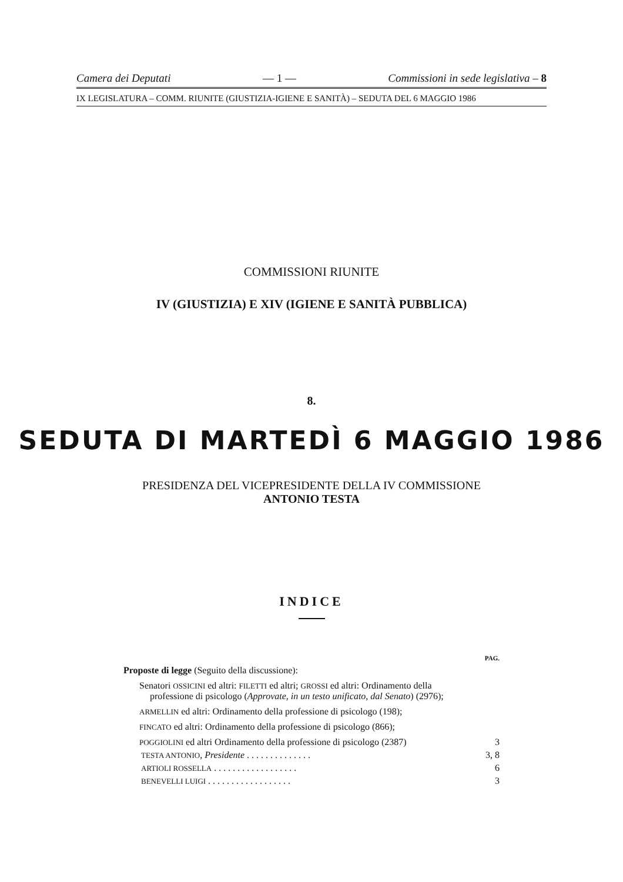Camera dei Deputati — 1 — Commissioni in sede legislativa – 8
IX LEGISLATURA – COMM. RIUNITE (GIUSTIZIA-IGIENE E SANITÀ) – SEDUTA DEL 6 MAGGIO 1986
COMMISSIONI RIUNITE
IV (GIUSTIZIA) E XIV (IGIENE E SANITÀ PUBBLICA)
8.
SEDUTA DI MARTEDÌ 6 MAGGIO 1986
PRESIDENZA DEL VICEPRESIDENTE DELLA IV COMMISSIONE
ANTONIO TESTA
INDICE
PAG.
Proposte di legge (Seguito della discussione):
Senatori OSSICINI ed altri: FILETTI ed altri; GROSSI ed altri: Ordinamento della professione di psicologo (Approvate, in un testo unificato, dal Senato) (2976);
ARMELLIN ed altri: Ordinamento della professione di psicologo (198);
FINCATO ed altri: Ordinamento della professione di psicologo (866);
POGGIOLINI ed altri Ordinamento della professione di psicologo (2387) 3
TESTA ANTONIO, Presidente . . . . . . . . . . . . . . 3, 8
ARTIOLI ROSSELLA . . . . . . . . . . . . . . . . . . 6
BENEVELLI LUIGI . . . . . . . . . . . . . . . . . . 3